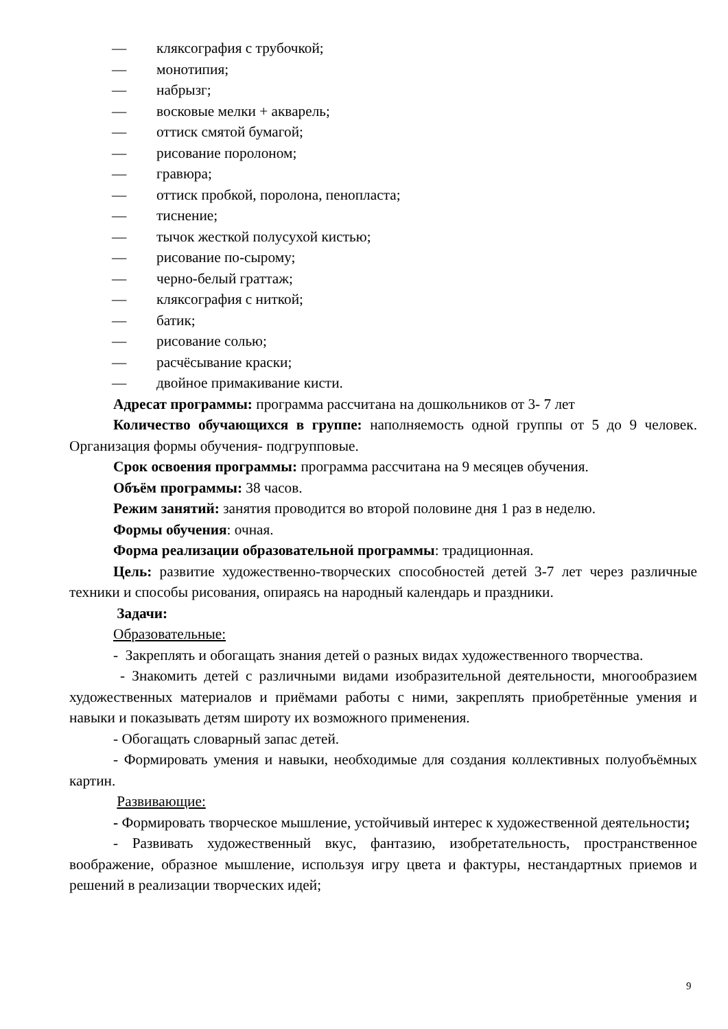— кляксография с трубочкой;
— монотипия;
— набрызг;
— восковые мелки + акварель;
— оттиск смятой бумагой;
— рисование поролоном;
— гравюра;
— оттиск пробкой, поролона, пенопласта;
— тиснение;
— тычок жесткой полусухой кистью;
— рисование по-сырому;
— черно-белый граттаж;
— кляксография с ниткой;
— батик;
— рисование солью;
— расчёсывание краски;
— двойное примакивание кисти.
Адресат программы: программа рассчитана на дошкольников от 3- 7 лет
Количество обучающихся в группе: наполняемость одной группы от 5 до 9 человек. Организация формы обучения- подгрупповые.
Срок освоения программы: программа рассчитана на 9 месяцев обучения.
Объём программы: 38 часов.
Режим занятий: занятия проводится во второй половине дня 1 раз в неделю.
Формы обучения: очная.
Форма реализации образовательной программы: традиционная.
Цель: развитие художественно-творческих способностей детей 3-7 лет через различные техники и способы рисования, опираясь на народный календарь и праздники.
Задачи:
Образовательные:
- Закреплять и обогащать знания детей о разных видах художественного творчества.
- Знакомить детей с различными видами изобразительной деятельности, многообразием художественных материалов и приёмами работы с ними, закреплять приобретённые умения и навыки и показывать детям широту их возможного применения.
- Обогащать словарный запас детей.
- Формировать умения и навыки, необходимые для создания коллективных полуобъёмных картин.
Развивающие:
- Формировать творческое мышление, устойчивый интерес к художественной деятельности;
- Развивать художественный вкус, фантазию, изобретательность, пространственное воображение, образное мышление, используя игру цвета и фактуры, нестандартных приемов и решений в реализации творческих идей;
9